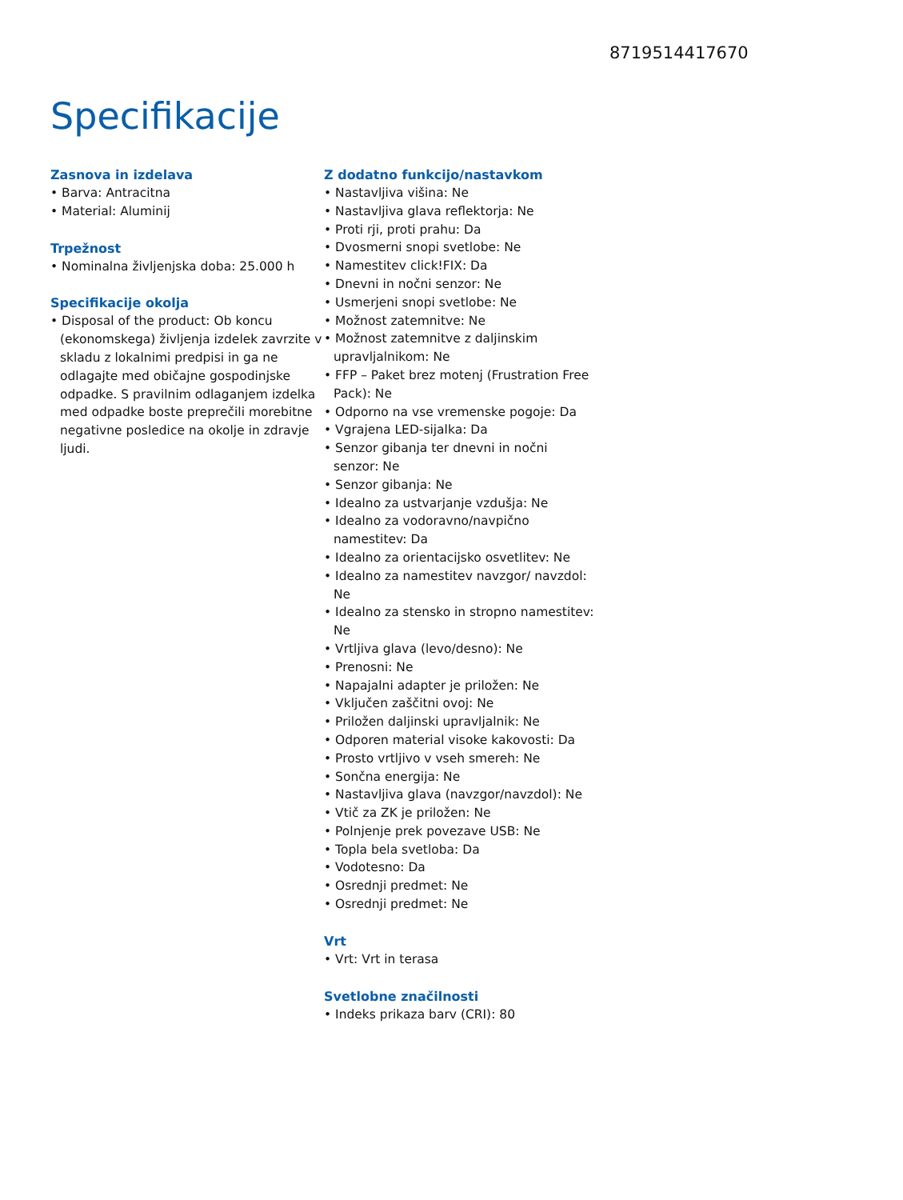8719514417670
Specifikacije
Zasnova in izdelava
• Barva: Antracitna
• Material: Aluminij
Trpežnost
• Nominalna življenjska doba: 25.000 h
Specifikacije okolja
• Disposal of the product: Ob koncu (ekonomskega) življenja izdelek zavrzite v skladu z lokalnimi predpisi in ga ne odlagajte med običajne gospodinjske odpadke. S pravilnim odlaganjem izdelka med odpadke boste preprečili morebitne negativne posledice na okolje in zdravje ljudi.
Z dodatno funkcijo/nastavkom
• Nastavljiva višina: Ne
• Nastavljiva glava reflektorja: Ne
• Proti rji, proti prahu: Da
• Dvosmerni snopi svetlobe: Ne
• Namestitev click!FIX: Da
• Dnevni in nočni senzor: Ne
• Usmerjeni snopi svetlobe: Ne
• Možnost zatemnitve: Ne
• Možnost zatemnitve z daljinskim upravljalnikom: Ne
• FFP – Paket brez motenj (Frustration Free Pack): Ne
• Odporno na vse vremenske pogoje: Da
• Vgrajena LED-sijalka: Da
• Senzor gibanja ter dnevni in nočni senzor: Ne
• Senzor gibanja: Ne
• Idealno za ustvarjanje vzdušja: Ne
• Idealno za vodoravno/navpično namestitev: Da
• Idealno za orientacijsko osvetlitev: Ne
• Idealno za namestitev navzgor/ navzdol: Ne
• Idealno za stensko in stropno namestitev: Ne
• Vrtljiva glava (levo/desno): Ne
• Prenosni: Ne
• Napajalni adapter je priložen: Ne
• Vključen zaščitni ovoj: Ne
• Priložen daljinski upravljalnik: Ne
• Odporen material visoke kakovosti: Da
• Prosto vrtljivo v vseh smereh: Ne
• Sončna energija: Ne
• Nastavljiva glava (navzgor/navzdol): Ne
• Vtič za ZK je priložen: Ne
• Polnjenje prek povezave USB: Ne
• Topla bela svetloba: Da
• Vodotesno: Da
• Osrednji predmet: Ne
• Osrednji predmet: Ne
Vrt
• Vrt: Vrt in terasa
Svetlobne značilnosti
• Indeks prikaza barv (CRI): 80